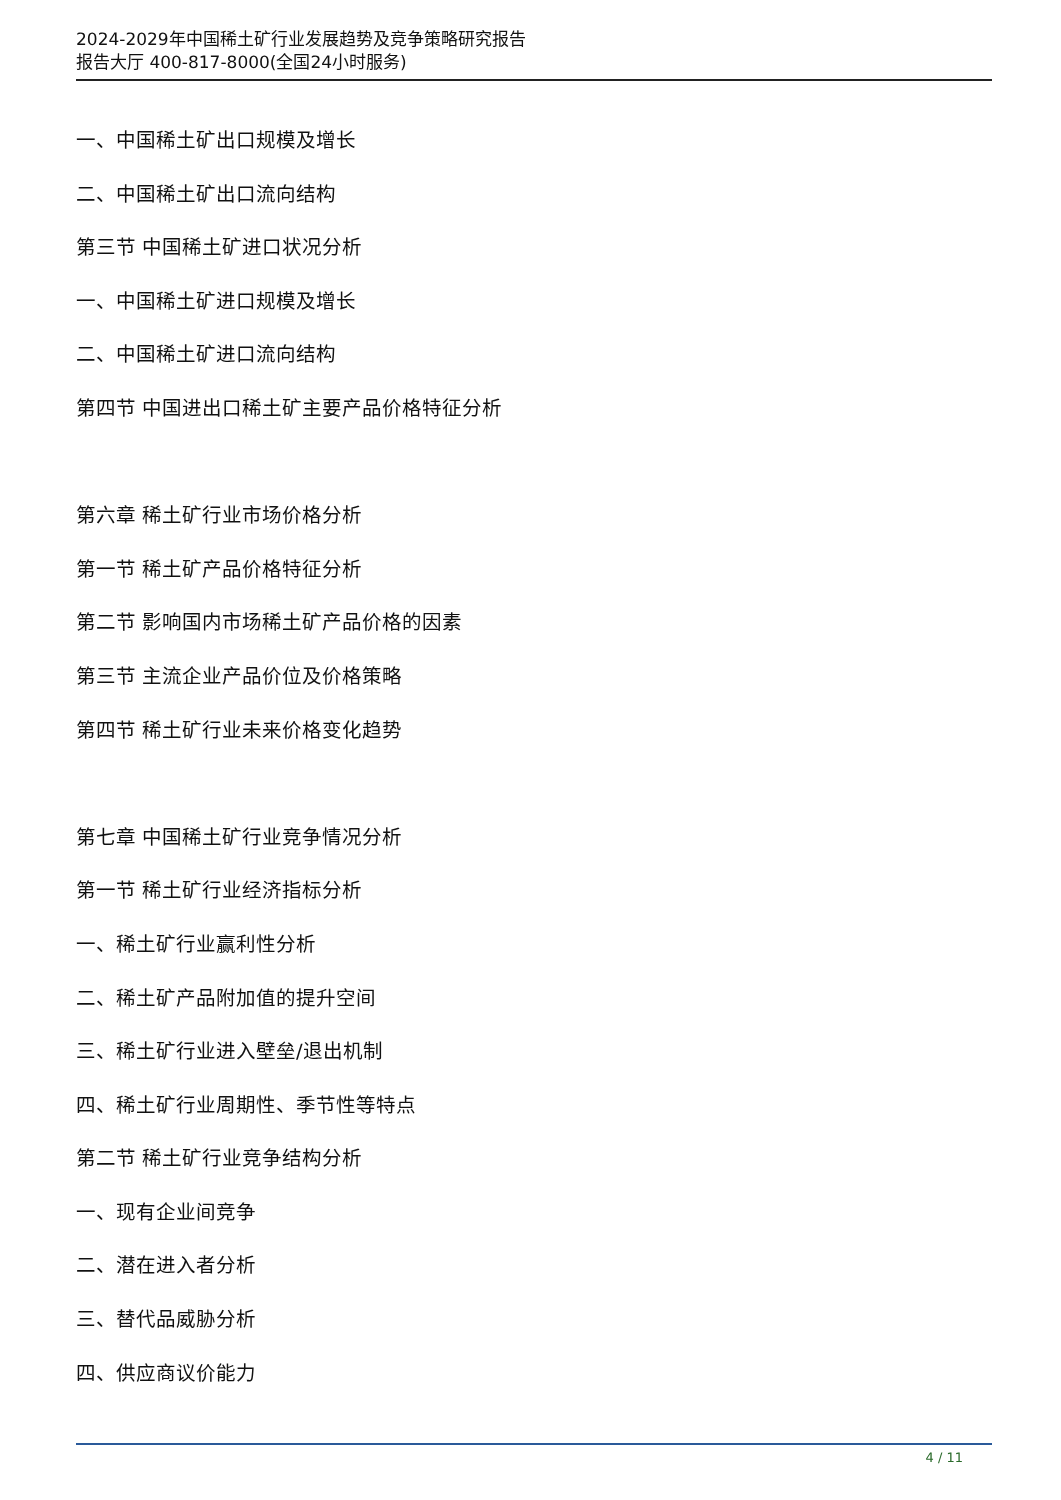2024-2029年中国稀土矿行业发展趋势及竞争策略研究报告
报告大厅 400-817-8000(全国24小时服务)
一、中国稀土矿出口规模及增长
二、中国稀土矿出口流向结构
第三节 中国稀土矿进口状况分析
一、中国稀土矿进口规模及增长
二、中国稀土矿进口流向结构
第四节 中国进出口稀土矿主要产品价格特征分析
第六章 稀土矿行业市场价格分析
第一节 稀土矿产品价格特征分析
第二节 影响国内市场稀土矿产品价格的因素
第三节 主流企业产品价位及价格策略
第四节 稀土矿行业未来价格变化趋势
第七章 中国稀土矿行业竞争情况分析
第一节 稀土矿行业经济指标分析
一、稀土矿行业赢利性分析
二、稀土矿产品附加值的提升空间
三、稀土矿行业进入壁垒/退出机制
四、稀土矿行业周期性、季节性等特点
第二节 稀土矿行业竞争结构分析
一、现有企业间竞争
二、潜在进入者分析
三、替代品威胁分析
四、供应商议价能力
4 / 11